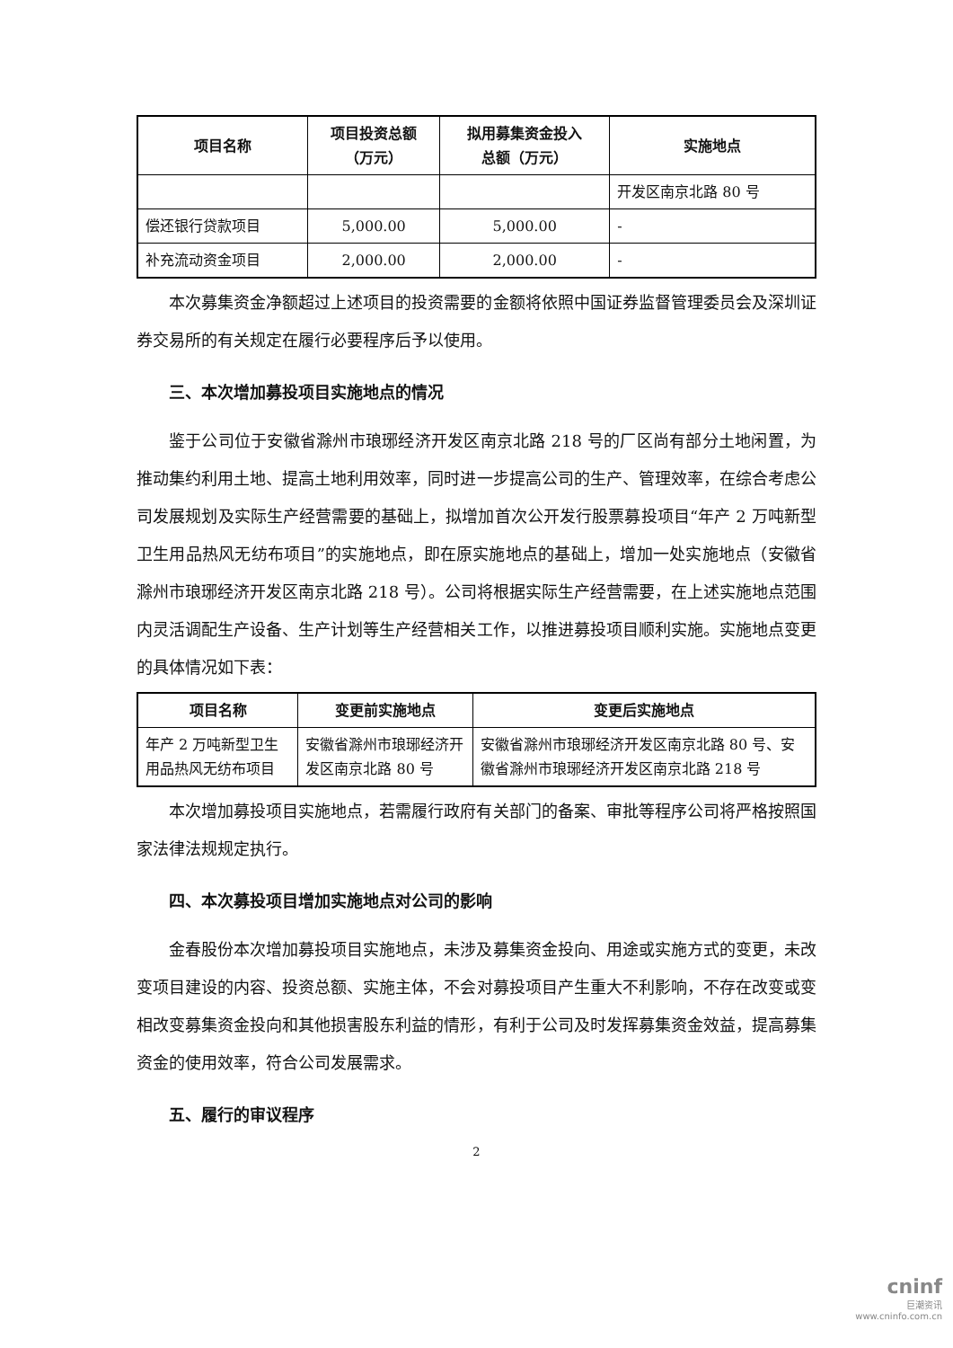| 项目名称 | 项目投资总额 （万元） | 拟用募集资金投入 总额（万元） | 实施地点 |
| --- | --- | --- | --- |
| | | | 开发区南京北路 80 号 |
| 偿还银行贷款项目 | 5,000.00 | 5,000.00 | - |
| 补充流动资金项目 | 2,000.00 | 2,000.00 | - |
本次募集资金净额超过上述项目的投资需要的金额将依照中国证券监督管理委员会及深圳证券交易所的有关规定在履行必要程序后予以使用。
三、本次增加募投项目实施地点的情况
鉴于公司位于安徽省滁州市琅琊经济开发区南京北路 218 号的厂区尚有部分土地闲置，为推动集约利用土地、提高土地利用效率，同时进一步提高公司的生产、管理效率，在综合考虑公司发展规划及实际生产经营需要的基础上，拟增加首次公开发行股票募投项目“年产 2 万吨新型卫生用品热风无纺布项目”的实施地点，即在原实施地点的基础上，增加一处实施地点（安徽省滁州市琅琊经济开发区南京北路 218 号）。公司将根据实际生产经营需要，在上述实施地点范围内灵活调配生产设备、生产计划等生产经营相关工作，以推进募投项目顺利实施。实施地点变更的具体情况如下表：
| 项目名称 | 变更前实施地点 | 变更后实施地点 |
| --- | --- | --- |
| 年产 2 万吨新型卫生用品热风无纺布项目 | 安徽省滁州市琅琊经济开发区南京北路 80 号 | 安徽省滁州市琅琊经济开发区南京北路 80 号、安徽省滁州市琅琊经济开发区南京北路 218 号 |
本次增加募投项目实施地点，若需履行政府有关部门的备案、审批等程序公司将严格按照国家法律法规规定执行。
四、本次募投项目增加实施地点对公司的影响
金春股份本次增加募投项目实施地点，未涉及募集资金投向、用途或实施方式的变更，未改变项目建设的内容、投资总额、实施主体，不会对募投项目产生重大不利影响，不存在改变或变相改变募集资金投向和其他损害股东利益的情形，有利于公司及时发挥募集资金效益，提高募集资金的使用效率，符合公司发展需求。
五、履行的审议程序
2
cninf
巨潮资讯
www.cninfo.com.cn